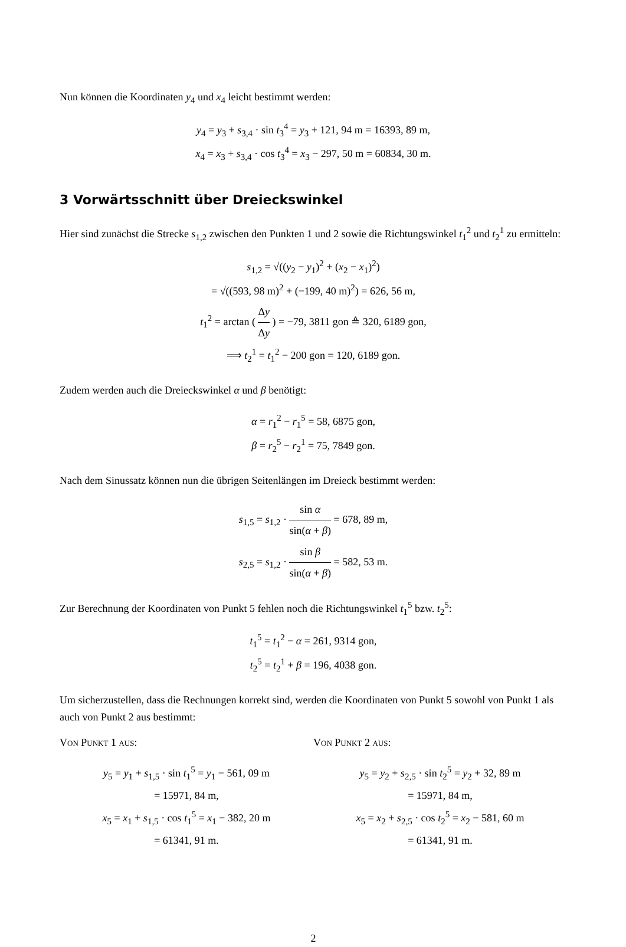Nun können die Koordinaten y<sub>4</sub> und x<sub>4</sub> leicht bestimmt werden:
y<sub>4</sub> = y<sub>3</sub> + s<sub>3,4</sub> · sin t<sub>3</sub><sup>4</sup> = y<sub>3</sub> + 121, 94 m = 16393, 89 m,
x<sub>4</sub> = x<sub>3</sub> + s<sub>3,4</sub> · cos t<sub>3</sub><sup>4</sup> = x<sub>3</sub> − 297, 50 m = 60834, 30 m.
3 Vorwärtsschnitt über Dreieckswinkel
Hier sind zunächst die Strecke s<sub>1,2</sub> zwischen den Punkten 1 und 2 sowie die Richtungswinkel t<sub>1</sub><sup>2</sup> und t<sub>2</sub><sup>1</sup> zu ermitteln:
s<sub>1,2</sub> = √((y<sub>2</sub> − y<sub>1</sub>)<sup>2</sup> + (x<sub>2</sub> − x<sub>1</sub>)<sup>2</sup>)
= √((593, 98 m)<sup>2</sup> + (−199, 40 m)<sup>2</sup>) = 626, 56 m,
t<sub>1</sub><sup>2</sup> = arctan ( Δy Δy ) = −79, 3811 gon ≙ 320, 6189 gon,
⟹ t<sub>2</sub><sup>1</sup> = t<sub>1</sub><sup>2</sup> − 200 gon = 120, 6189 gon.
Zudem werden auch die Dreieckswinkel α und β benötigt:
α = r<sub>1</sub><sup>2</sup> − r<sub>1</sub><sup>5</sup> = 58, 6875 gon,
β = r<sub>2</sub><sup>5</sup> − r<sub>2</sub><sup>1</sup> = 75, 7849 gon.
Nach dem Sinussatz können nun die übrigen Seitenlängen im Dreieck bestimmt werden:
s<sub>1,5</sub> = s<sub>1,2</sub> · sin α sin(α + β) = 678, 89 m,
s<sub>2,5</sub> = s<sub>1,2</sub> · sin β sin(α + β) = 582, 53 m.
Zur Berechnung der Koordinaten von Punkt 5 fehlen noch die Richtungswinkel t<sub>1</sub><sup>5</sup> bzw. t<sub>2</sub><sup>5</sup>:
t<sub>1</sub><sup>5</sup> = t<sub>1</sub><sup>2</sup> − α = 261, 9314 gon,
t<sub>2</sub><sup>5</sup> = t<sub>2</sub><sup>1</sup> + β = 196, 4038 gon.
Um sicherzustellen, dass die Rechnungen korrekt sind, werden die Koordinaten von Punkt 5 sowohl von Punkt 1 als auch von Punkt 2 aus bestimmt:
Von Punkt 1 aus:
y<sub>5</sub> = y<sub>1</sub> + s<sub>1,5</sub> · sin t<sub>1</sub><sup>5</sup> = y<sub>1</sub> − 561, 09 m
= 15971, 84 m,
x<sub>5</sub> = x<sub>1</sub> + s<sub>1,5</sub> · cos t<sub>1</sub><sup>5</sup> = x<sub>1</sub> − 382, 20 m
= 61341, 91 m.
Von Punkt 2 aus:
y<sub>5</sub> = y<sub>2</sub> + s<sub>2,5</sub> · sin t<sub>2</sub><sup>5</sup> = y<sub>2</sub> + 32, 89 m
= 15971, 84 m,
x<sub>5</sub> = x<sub>2</sub> + s<sub>2,5</sub> · cos t<sub>2</sub><sup>5</sup> = x<sub>2</sub> − 581, 60 m
= 61341, 91 m.
2